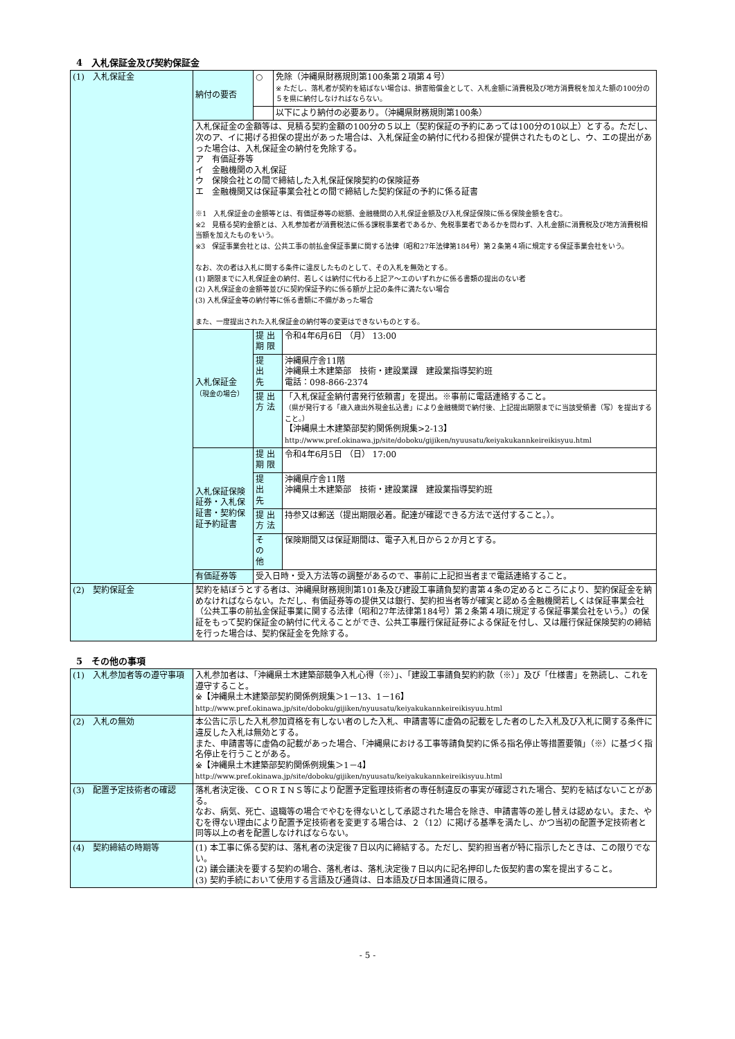4　入札保証金及び契約保証金
| (1) 入札保証金 | 納付の要否 | ○ | 免除（沖縄県財務規則第100条第２項第４号） ※ ただし、落札者が契約を結ばない場合は、損害賠償金として、入札金額に消費税及び地方消費税を加えた額の100分の５を県に納付しなければならない。 | |
| | | | 以下により納付の必要あり。（沖縄県財務規則第100条） | |
| | 入札保証金の金額等は、見積る契約金額の100分の５以上（契約保証の予約にあっては100分の10以上）とする。ただし、次のア、イに掲げる担保の提出があった場合は、入札保証金の納付に代わる担保が提供されたものとし、ウ、エの提出があった場合は、入札保証金の納付を免除する。 ア 有価証券等 イ 金融機関の入札保証 ウ 保険会社との間で締結した入札保証保険契約の保険証券 エ 金融機関又は保証事業会社との間で締結した契約保証の予約に係る証書 ※1 入札保証金の金額等とは、有価証券等の総額、金融機関の入札保証金額及び入札保証保険に係る保険金額を含む。 ※2 見積る契約金額とは、入札参加者が消費税法に係る課税事業者であるか、免税事業者であるかを問わず、入札金額に消費税及び地方消費税相当額を加えたものをいう。 ※3 保証事業会社とは、公共工事の前払金保証事業に関する法律（昭和27年法律第184号）第２条第４項に規定する保証事業会社をいう。 なお、次の者は入札に関する条件に違反したものとして、その入札を無効とする。 (1) 期限までに入札保証金の納付、若しくは納付に代わる上記ア～エのいずれかに係る書類の提出のない者 (2) 入札保証金の金額等並びに契約保証予約に係る額が上記の条件に満たない場合 (3) 入札保証金等の納付等に係る書類に不備があった場合 また、一度提出された入札保証金の納付等の変更はできないものとする。 | | | |
| | 入札保証金 （現金の場合） | 提 出 期 限 | | 令和4年6月6日 （月） 13:00 |
| | | 提 出 先 | | 沖縄県庁舎11階 沖縄県土木建築部 技術・建設業課 建設業指導契約班 電話：098-866-2374 |
| | | 提 出 方 法 | | 「入札保証金納付書発行依頼書」を提出。※事前に電話連絡すること。 （県が発行する「歳入歳出外現金払込書」により金融機関で納付後、上記提出期限までに当該受領書（写）を提出すること。） 【沖縄県土木建築部契約関係例規集>2-13】 http://www.pref.okinawa.jp/site/doboku/gijiken/nyuusatu/keiyakukannkeireikisyuu.html |
| | 入札保証保険証券・入札保証書・契約保証予約証書 | 提 出 期 限 | | 令和4年6月5日 （日） 17:00 |
| | | 提 出 先 | | 沖縄県庁舎11階 沖縄県土木建築部 技術・建設業課 建設業指導契約班 |
| | | 提 出 方 法 | | 持参又は郵送（提出期限必着。配達が確認できる方法で送付すること。）。 |
| | | そ の 他 | | 保険期間又は保証期間は、電子入札日から２か月とする。 |
| | 有価証券等 | 受入日時・受入方法等の調整があるので、事前に上記担当者まで電話連絡すること。 | | |
| (2) 契約保証金 | 契約を結ぼうとする者は、沖縄県財務規則第101条及び建設工事請負契約書第４条の定めるところにより、契約保証金を納めなければならない。ただし、有価証券等の提供又は銀行、契約担当者等が確実と認める金融機関若しくは保証事業会社（公共工事の前払金保証事業に関する法律（昭和27年法律第184号）第２条第４項に規定する保証事業会社をいう。）の保証をもって契約保証金の納付に代えることができ、公共工事履行保証証券による保証を付し、又は履行保証保険契約の締結を行った場合は、契約保証金を免除する。 | | | |
5　その他の事項
| (1) 入札参加者等の遵守事項 | 入札参加者は、「沖縄県土木建築部競争入札心得（※）」、「建設工事請負契約約款（※）」及び「仕様書」を熟読し、これを遵守すること。 ※【沖縄県土木建築部契約関係例規集＞1－13、1－16】 http://www.pref.okinawa.jp/site/doboku/gijiken/nyuusatu/keiyakukannkeireikisyuu.html |
| (2) 入札の無効 | 本公告に示した入札参加資格を有しない者のした入札、申請書等に虚偽の記載をした者のした入札及び入札に関する条件に違反した入札は無効とする。 また、申請書等に虚偽の記載があった場合、「沖縄県における工事等請負契約に係る指名停止等措置要領」（※）に基づく指名停止を行うことがある。 ※【沖縄県土木建築部契約関係例規集＞1－4】 http://www.pref.okinawa.jp/site/doboku/gijiken/nyuusatu/keiyakukannkeireikisyuu.html |
| (3) 配置予定技術者の確認 | 落札者決定後、ＣＯＲＩＮＳ等により配置予定監理技術者の専任制違反の事実が確認された場合、契約を結ばないことがある。 なお、病気、死亡、退職等の場合でやむを得ないとして承認された場合を除き、申請書等の差し替えは認めない。また、やむを得ない理由により配置予定技術者を変更する場合は、２（12）に掲げる基準を満たし、かつ当初の配置予定技術者と同等以上の者を配置しなければならない。 |
| (4) 契約締結の時期等 | (1) 本工事に係る契約は、落札者の決定後７日以内に締結する。ただし、契約担当者が特に指示したときは、この限りでない。 (2) 議会議決を要する契約の場合、落札者は、落札決定後７日以内に記名押印した仮契約書の案を提出すること。 (3) 契約手続において使用する言語及び通貨は、日本語及び日本国通貨に限る。 |
- 5 -